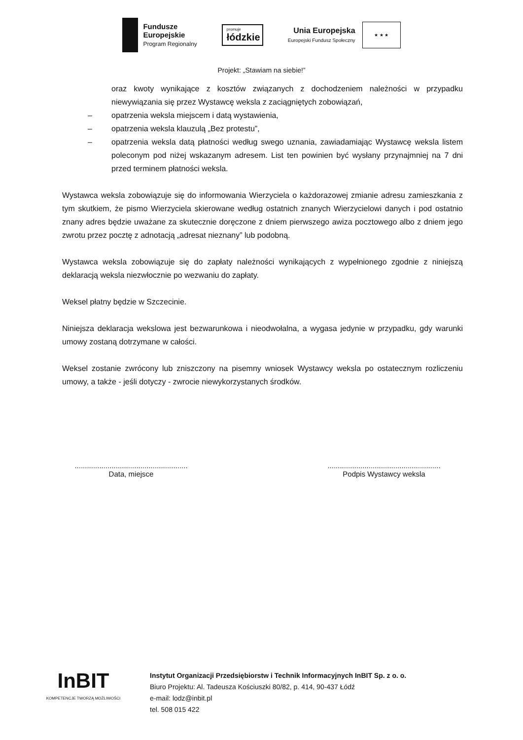Fundusze
Europejskie
Program Regionalny
promuje
łódzkie
Unia Europejska
Europejski Fundusz Społeczny
★ ★ ★
Projekt: „Stawiam na siebie!”
oraz kwoty wynikające z kosztów związanych z dochodzeniem należności w przypadku niewywiązania się przez Wystawcę weksla z zaciągniętych zobowiązań,
– opatrzenia weksla miejscem i datą wystawienia,
– opatrzenia weksla klauzulą „Bez protestu”,
– opatrzenia weksla datą płatności według swego uznania, zawiadamiając Wystawcę weksla listem poleconym pod niżej wskazanym adresem. List ten powinien być wysłany przynajmniej na 7 dni przed terminem płatności weksla.
Wystawca weksla zobowiązuje się do informowania Wierzyciela o każdorazowej zmianie adresu zamieszkania z tym skutkiem, że pismo Wierzyciela skierowane według ostatnich znanych Wierzycielowi danych i pod ostatnio znany adres będzie uważane za skutecznie doręczone z dniem pierwszego awiza pocztowego albo z dniem jego zwrotu przez pocztę z adnotacją „adresat nieznany” lub podobną.
Wystawca weksla zobowiązuje się do zapłaty należności wynikających z wypełnionego zgodnie z niniejszą deklaracją weksla niezwłocznie po wezwaniu do zapłaty.
Weksel płatny będzie w Szczecinie.
Niniejsza deklaracja wekslowa jest bezwarunkowa i nieodwołalna, a wygasa jedynie w przypadku, gdy warunki umowy zostaną dotrzymane w całości.
Weksel zostanie zwrócony lub zniszczony na pisemny wniosek Wystawcy weksla po ostatecznym rozliczeniu umowy, a także - jeśli dotyczy - zwrocie niewykorzystanych środków.
.......................................................
Data, miejsce
.......................................................
Podpis Wystawcy weksla
InBIT
KOMPETENCJE TWORZĄ MOŻLIWOŚCI
Instytut Organizacji Przedsiębiorstw i Technik Informacyjnych InBIT Sp. z o. o.
Biuro Projektu: Al. Tadeusza Kościuszki 80/82, p. 414, 90-437 Łódź
e-mail: lodz@inbit.pl
tel. 508 015 422